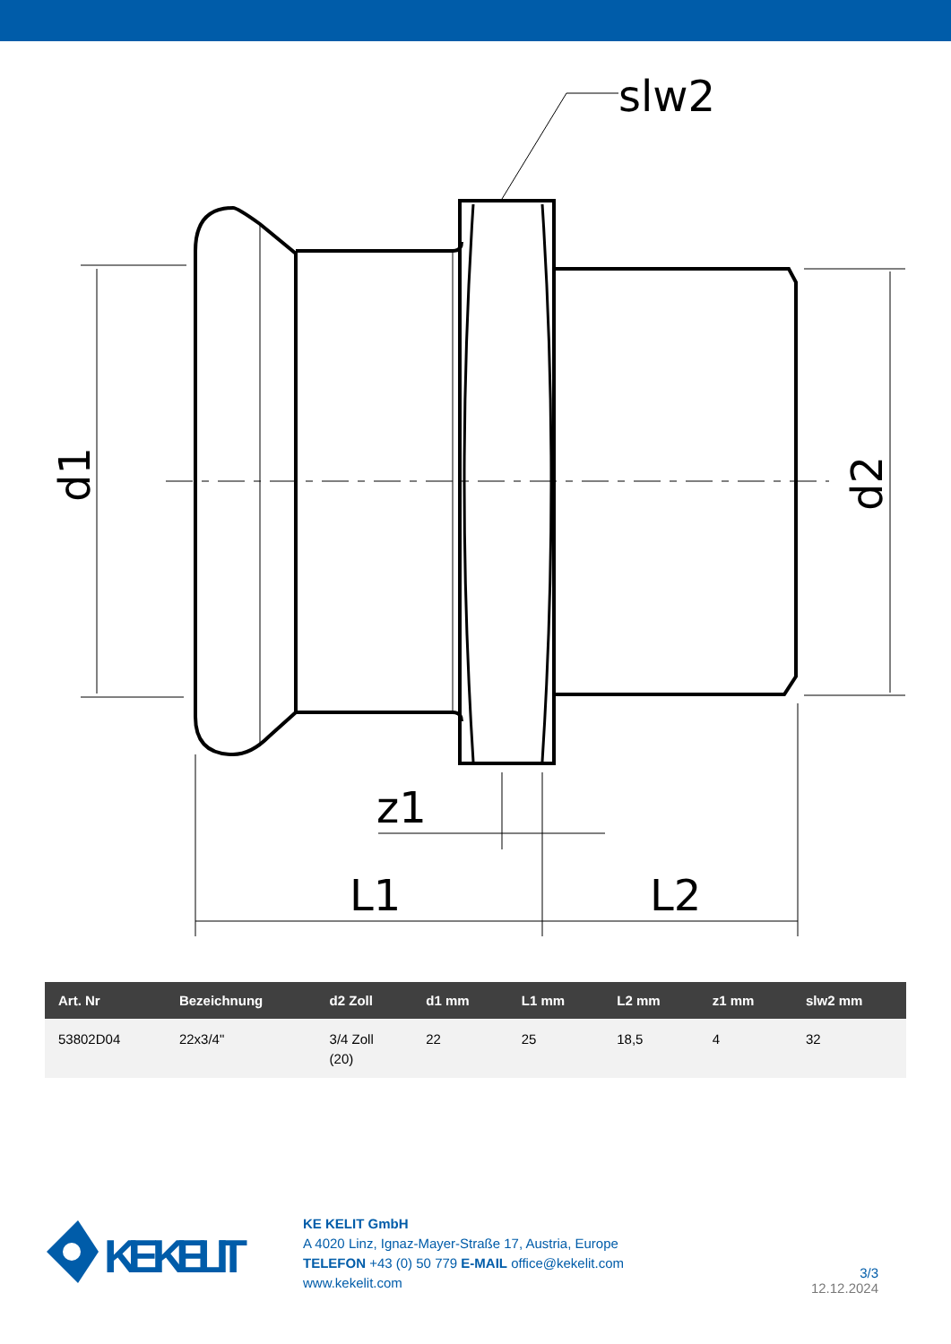slw2
z1
L1
L2
d1
d2
| Art. Nr | Bezeichnung | d2 Zoll | d1 mm | L1 mm | L2 mm | z1 mm | slw2 mm |
| --- | --- | --- | --- | --- | --- | --- | --- |
| 53802D04 | 22x3/4" | 3/4 Zoll (20) | 22 | 25 | 18,5 | 4 | 32 |
KE KELIT
KE KELIT GmbH
A 4020 Linz, Ignaz-Mayer-Straße 17, Austria, Europe
TELEFON +43 (0) 50 779 E-MAIL office@kekelit.com
www.kekelit.com
3/3
12.12.2024